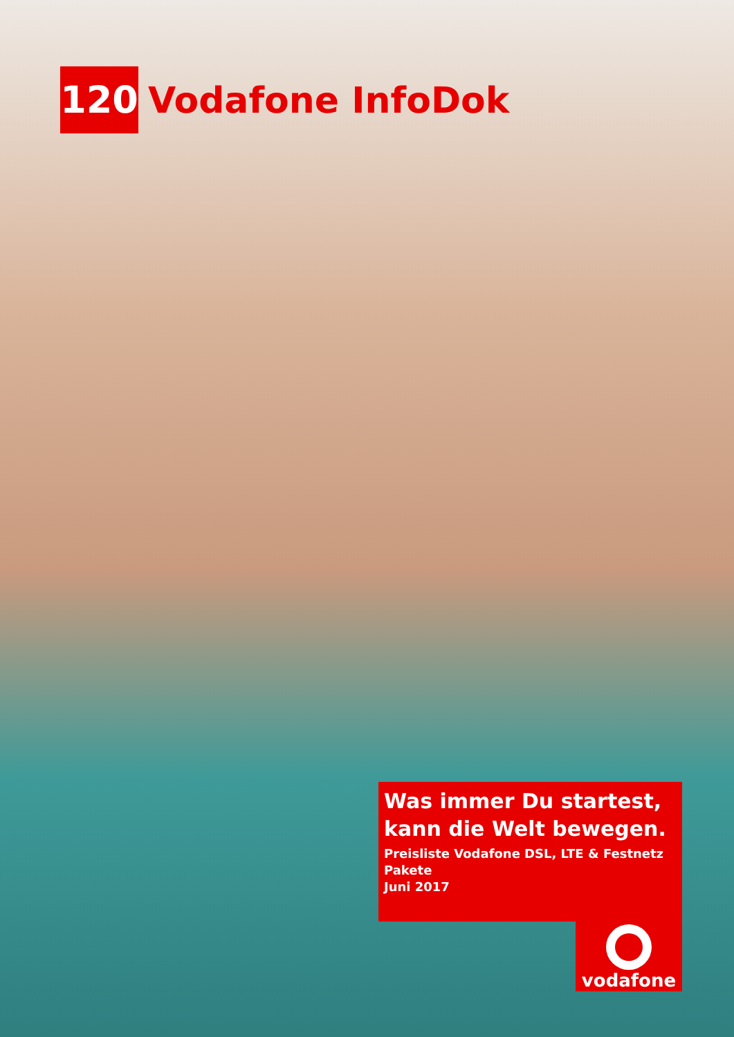120
Vodafone InfoDok
Was immer Du startest,
kann die Welt bewegen.
Preisliste Vodafone DSL, LTE & Festnetz Pakete
Juni 2017
vodafone